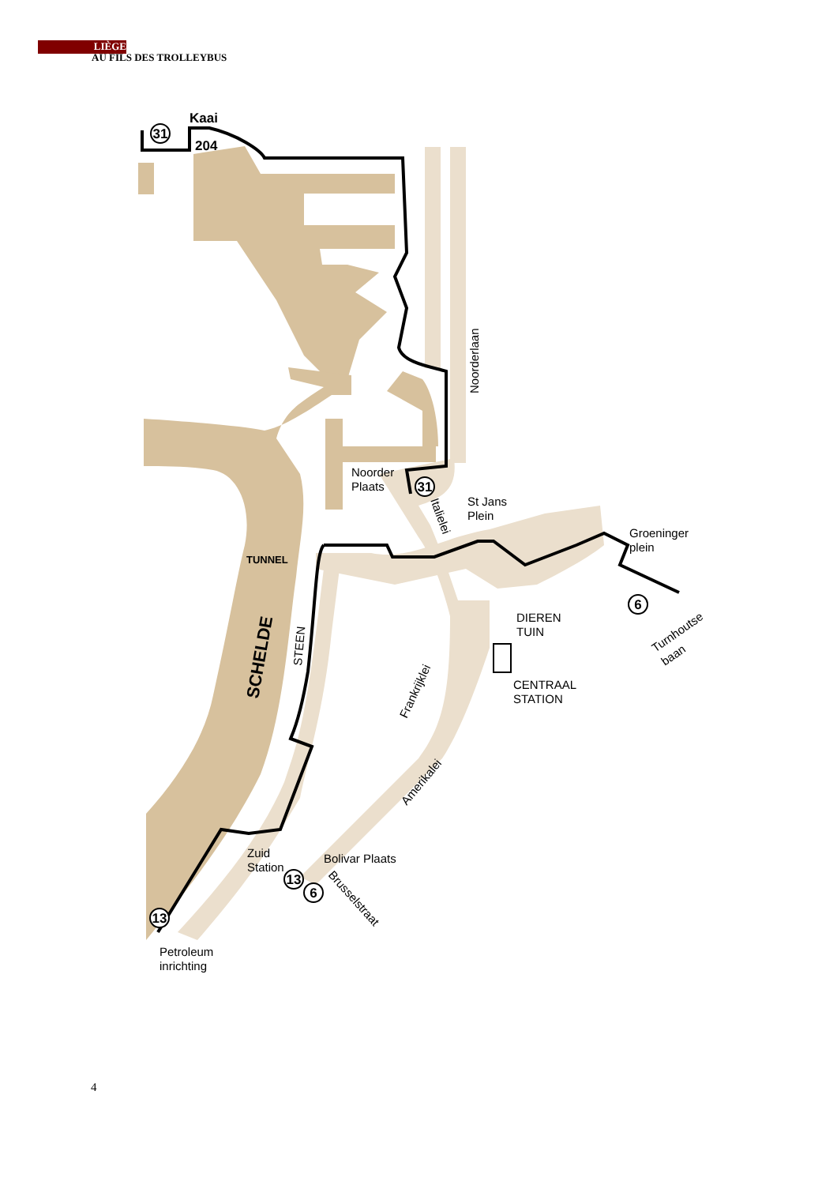LIÈGE
AU FILS DES TROLLEYBUS
31
31
6
13
6
13
Kaai
204
Noorder
Plaats
St Jans
Plein
Groeninger
plein
TUNNEL
DIEREN
TUIN
CENTRAAL
STATION
Zuid
Station
Bolivar Plaats
Petroleum
inrichting
Noorderlaan
Italielei
SCHELDE
STEEN
Frankrijklei
Amerikalei
Brusselstraat
Turnhoutse
baan
4